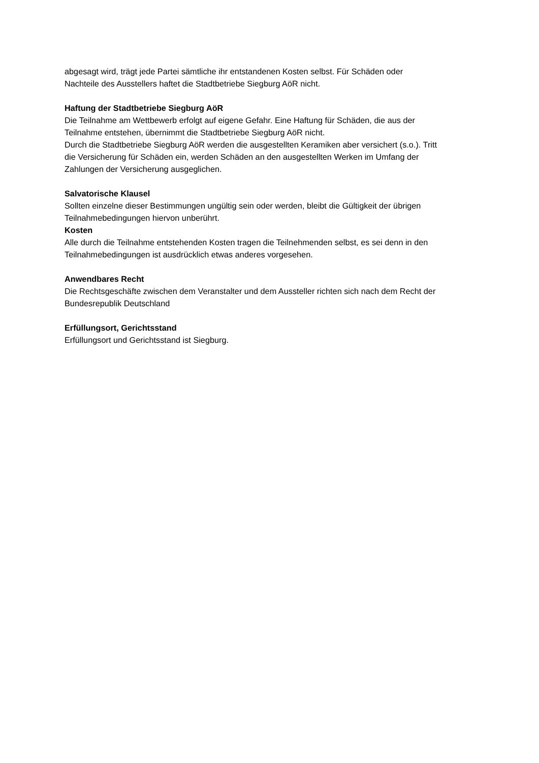abgesagt wird, trägt jede Partei sämtliche ihr entstandenen Kosten selbst. Für Schäden oder
Nachteile des Ausstellers haftet die Stadtbetriebe Siegburg AöR nicht.
Haftung der Stadtbetriebe Siegburg AöR
Die Teilnahme am Wettbewerb erfolgt auf eigene Gefahr. Eine Haftung für Schäden, die aus der
Teilnahme entstehen, übernimmt die Stadtbetriebe Siegburg AöR nicht.
Durch die Stadtbetriebe Siegburg AöR werden die ausgestellten Keramiken aber versichert (s.o.). Tritt
die Versicherung für Schäden ein, werden Schäden an den ausgestellten Werken im Umfang der
Zahlungen der Versicherung ausgeglichen.
Salvatorische Klausel
Sollten einzelne dieser Bestimmungen ungültig sein oder werden, bleibt die Gültigkeit der übrigen
Teilnahmebedingungen hiervon unberührt.
Kosten
Alle durch die Teilnahme entstehenden Kosten tragen die Teilnehmenden selbst, es sei denn in den
Teilnahmebedingungen ist ausdrücklich etwas anderes vorgesehen.
Anwendbares Recht
Die Rechtsgeschäfte zwischen dem Veranstalter und dem Aussteller richten sich nach dem Recht der
Bundesrepublik Deutschland
Erfüllungsort, Gerichtsstand
Erfüllungsort und Gerichtsstand ist Siegburg.